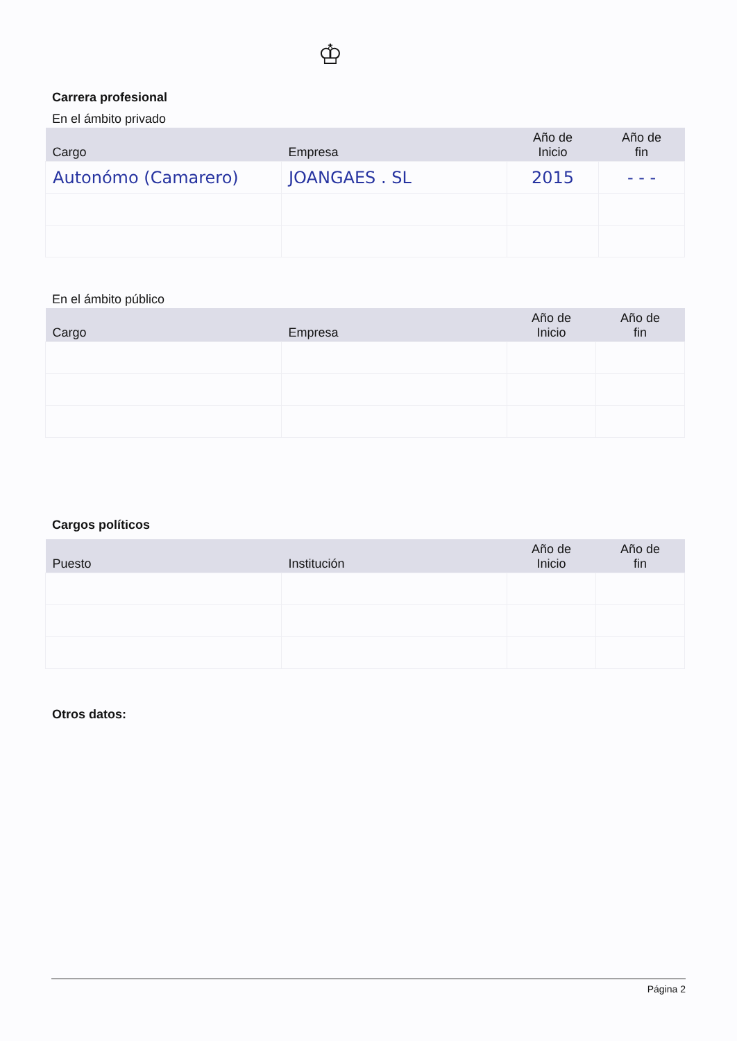♔
Carrera profesional
En el ámbito privado
| Cargo | Empresa | Año de Inicio | Año de fin |
| --- | --- | --- | --- |
| Autonómo (Camarero) | JOANGAES . SL | 2015 | - - - |
En el ámbito público
| Cargo | Empresa | Año de Inicio | Año de fin |
| --- | --- | --- | --- |
Cargos políticos
| Puesto | Institución | Año de Inicio | Año de fin |
| --- | --- | --- | --- |
Otros datos:
Página 2